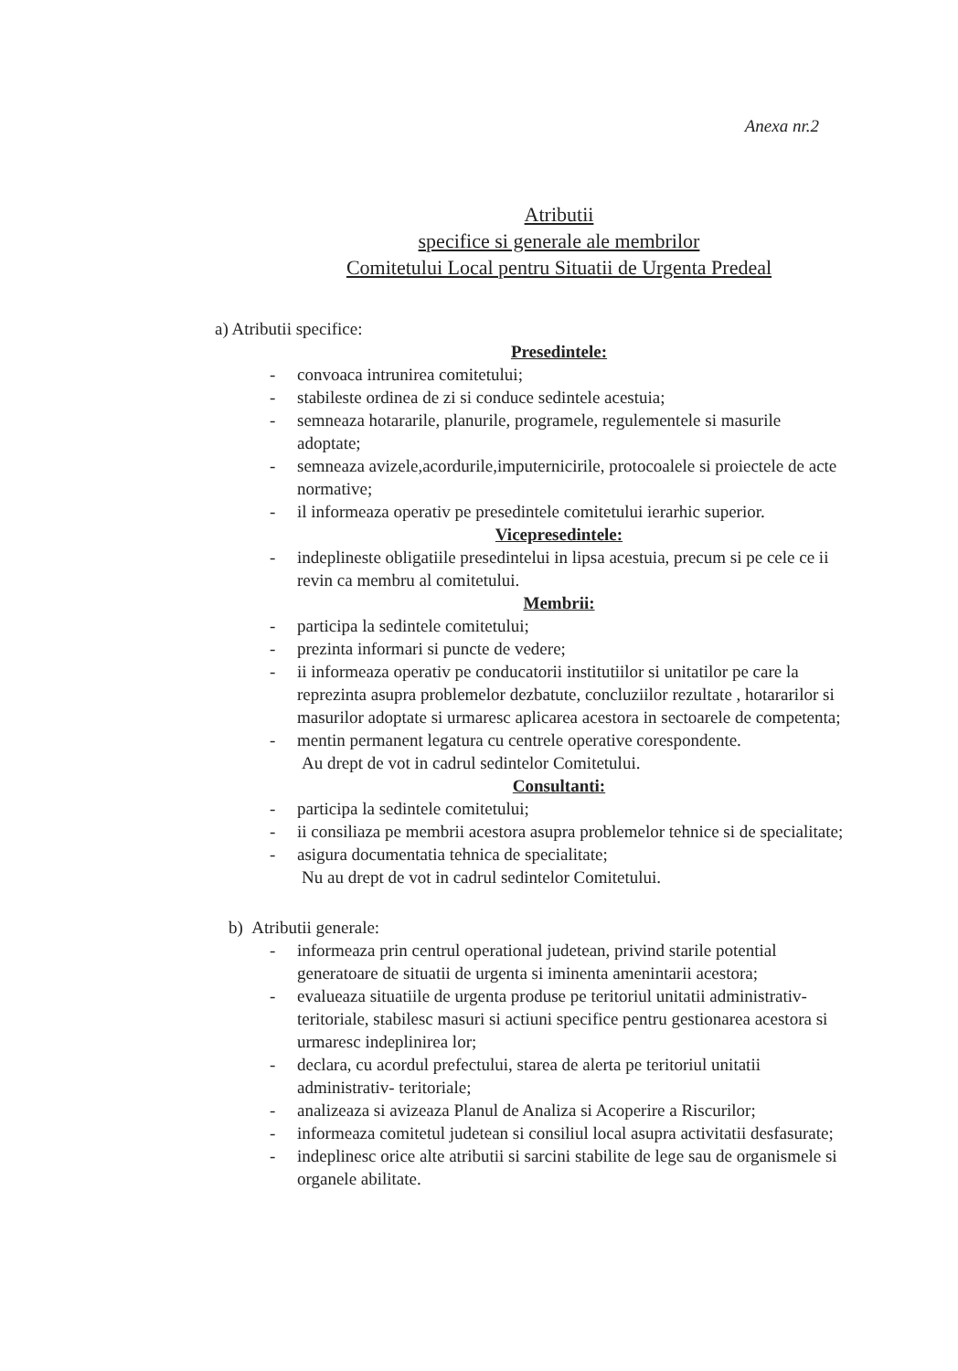Anexa nr.2
Atributii
specifice si generale ale membrilor
Comitetului Local pentru Situatii de Urgenta Predeal
a) Atributii specifice:
Presedintele:
- convoaca intrunirea comitetului;
- stabileste ordinea de zi si conduce sedintele acestuia;
- semneaza hotararile, planurile, programele, regulementele si masurile adoptate;
- semneaza avizele,acordurile,imputernicirile, protocoalele si proiectele de acte normative;
- il informeaza operativ pe presedintele comitetului ierarhic superior.
Vicepresedintele:
- indeplineste obligatiile presedintelui in lipsa acestuia, precum si pe cele ce ii revin ca membru al comitetului.
Membrii:
- participa la sedintele comitetului;
- prezinta informari si puncte de vedere;
- ii informeaza operativ pe conducatorii institutiilor si unitatilor pe care la reprezinta asupra problemelor dezbatute, concluziilor rezultate , hotararilor si masurilor adoptate si urmaresc aplicarea acestora in sectoarele de competenta;
- mentin permanent legatura cu centrele operative corespondente.
Au drept de vot in cadrul sedintelor Comitetului.
Consultanti:
- participa la sedintele comitetului;
- ii consiliaza pe membrii acestora asupra problemelor tehnice si de specialitate;
- asigura documentatia tehnica de specialitate;
Nu au drept de vot in cadrul sedintelor Comitetului.
b) Atributii generale:
- informeaza prin centrul operational judetean, privind starile potential generatoare de situatii de urgenta si iminenta amenintarii acestora;
- evalueaza situatiile de urgenta produse pe teritoriul unitatii administrativ- teritoriale, stabilesc masuri si actiuni specifice pentru gestionarea acestora si urmaresc indeplinirea lor;
- declara, cu acordul prefectului, starea de alerta pe teritoriul unitatii administrativ- teritoriale;
- analizeaza si avizeaza Planul de Analiza si Acoperire a Riscurilor;
- informeaza comitetul judetean si consiliul local asupra activitatii desfasurate;
- indeplinesc orice alte atributii si sarcini stabilite de lege sau de organismele si organele abilitate.